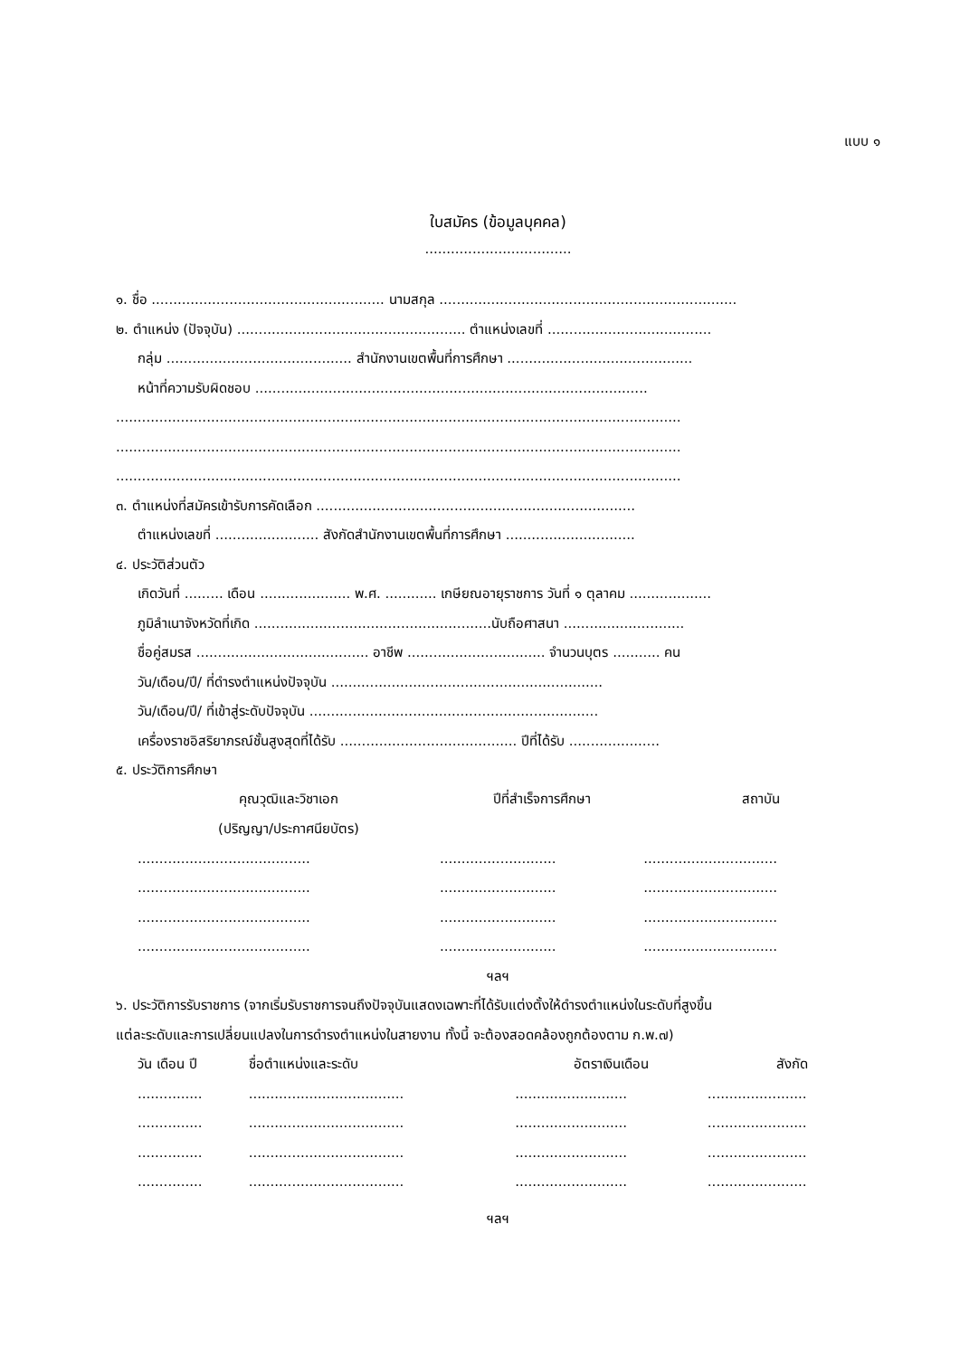แบบ ๑
ใบสมัคร (ข้อมูลบุคคล)
..................................
๑. ชื่อ ...................................................... นามสกุล .....................................................................
๒. ตำแหน่ง (ปัจจุบัน) ..................................................... ตำแหน่งเลขที่ ......................................
กลุ่ม ........................................... สำนักงานเขตพื้นที่การศึกษา ...........................................
หน้าที่ความรับผิดชอบ ...........................................................................................
...................................................................................................................................
...................................................................................................................................
...................................................................................................................................
๓. ตำแหน่งที่สมัครเข้ารับการคัดเลือก ..........................................................................
ตำแหน่งเลขที่ ........................ สังกัดสำนักงานเขตพื้นที่การศึกษา ..............................
๔. ประวัติส่วนตัว
เกิดวันที่ ......... เดือน ..................... พ.ศ. ............ เกษียณอายุราชการ วันที่ ๑ ตุลาคม ...................
ภูมิลำเนาจังหวัดที่เกิด .......................................................นับถือศาสนา ............................
ชื่อคู่สมรส ........................................ อาชีพ ................................ จำนวนบุตร ........... คน
วัน/เดือน/ปี/ ที่ดำรงตำแหน่งปัจจุบัน ...............................................................
วัน/เดือน/ปี/ ที่เข้าสู่ระดับปัจจุบัน ...................................................................
เครื่องราชอิสริยาภรณ์ชั้นสูงสุดที่ได้รับ ......................................... ปีที่ได้รับ .....................
๕. ประวัติการศึกษา
| คุณวุฒิและวิชาเอก | ปีที่สำเร็จการศึกษา | สถาบัน |
| (ปริญญา/ประกาศนียบัตร) | | |
| ........................................ | ........................... | ............................... |
| ........................................ | ........................... | ............................... |
| ........................................ | ........................... | ............................... |
| ........................................ | ........................... | ............................... |
ฯลฯ
๖. ประวัติการรับราชการ (จากเริ่มรับราชการจนถึงปัจจุบันแสดงเฉพาะที่ได้รับแต่งตั้งให้ดำรงตำแหน่งในระดับที่สูงขึ้น
แต่ละระดับและการเปลี่ยนแปลงในการดำรงตำแหน่งในสายงาน ทั้งนี้ จะต้องสอดคล้องถูกต้องตาม ก.พ.๗)
| วัน เดือน ปี | ชื่อตำแหน่งและระดับ | อัตราเงินเดือน | สังกัด |
| ............... | .................................... | .......................... | ....................... |
| ............... | .................................... | .......................... | ....................... |
| ............... | .................................... | .......................... | ....................... |
| ............... | .................................... | .......................... | ....................... |
ฯลฯ